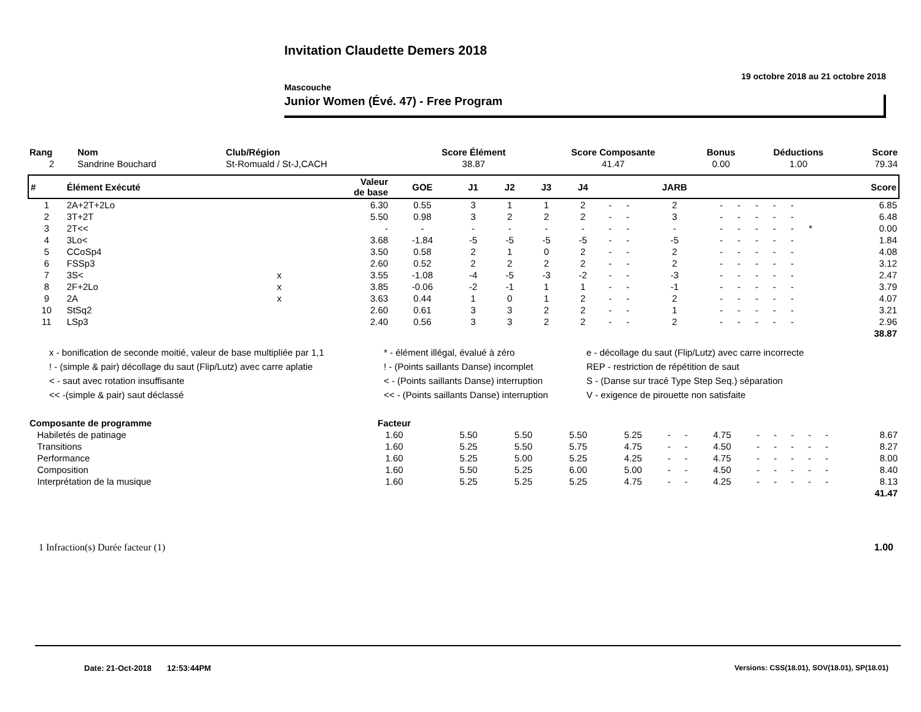Invitation Claudette Demers 2018
19 octobre 2018 au 21 octobre 2018
Mascouche
Junior Women (Évé. 47) - Free Program
| Rang | Nom | Club/Région | Score Élément | Score Composante | Bonus | Déductions | Score |
| --- | --- | --- | --- | --- | --- | --- | --- |
| 2 | Sandrine Bouchard | St-Romuald / St-J,CACH | 38.87 | 41.47 | 0.00 | 1.00 | 79.34 |
| # | Élément Exécuté | | Valeur de base | GOE | J1 | J2 | J3 | J4 | | | JARB | | | | | | | Score |
| --- | --- | --- | --- | --- | --- | --- | --- | --- | --- | --- | --- | --- | --- | --- | --- | --- | --- | --- |
| 1 | 2A+2T+2Lo | | 6.30 | 0.55 | 3 | 1 | 1 | 2 | - | - | 2 | - | - | - | - | - | | 6.85 |
| 2 | 3T+2T | | 5.50 | 0.98 | 3 | 2 | 2 | 2 | - | - | 3 | - | - | - | - | - | | 6.48 |
| 3 | 2T<< | | - | - | - | - | - | - | - | - | - | - | - | - | - | - | * | 0.00 |
| 4 | 3Lo< | | 3.68 | -1.84 | -5 | -5 | -5 | -5 | - | - | -5 | - | - | - | - | - | | 1.84 |
| 5 | CCoSp4 | | 3.50 | 0.58 | 2 | 1 | 0 | 2 | - | - | 2 | - | - | - | - | - | | 4.08 |
| 6 | FSSp3 | | 2.60 | 0.52 | 2 | 2 | 2 | 2 | - | - | 2 | - | - | - | - | - | | 3.12 |
| 7 | 3S< | x | 3.55 | -1.08 | -4 | -5 | -3 | -2 | - | - | -3 | - | - | - | - | - | | 2.47 |
| 8 | 2F+2Lo | x | 3.85 | -0.06 | -2 | -1 | 1 | 1 | - | - | -1 | - | - | - | - | - | | 3.79 |
| 9 | 2A | x | 3.63 | 0.44 | 1 | 0 | 1 | 2 | - | - | 2 | - | - | - | - | - | | 4.07 |
| 10 | StSq2 | | 2.60 | 0.61 | 3 | 3 | 2 | 2 | - | - | 1 | - | - | - | - | - | | 3.21 |
| 11 | LSp3 | | 2.40 | 0.56 | 3 | 3 | 2 | 2 | - | - | 2 | - | - | - | - | - | | 2.96 |
| 38.87 | | | | | | | | | | | | | | | | | | |
x - bonification de seconde moitié, valeur de base multipliée par 1,1
! - (simple & pair) décollage du saut (Flip/Lutz) avec carre aplatie
< - saut avec rotation insuffisante
<< -(simple & pair) saut déclassé
* - élément illégal, évalué à zéro
! - (Points saillants Danse) incomplet
< - (Points saillants Danse) interruption
<< - (Points saillants Danse) interruption
e - décollage du saut (Flip/Lutz) avec carre incorrecte
REP - restriction de répétition de saut
S - (Danse sur tracé Type Step Seq.) séparation
V - exigence de pirouette non satisfaite
| Composante de programme | Facteur | | | | | | | | | | | | | | |
| --- | --- | --- | --- | --- | --- | --- | --- | --- | --- | --- | --- | --- | --- | --- | --- |
| Habiletés de patinage | 1.60 | 5.50 | 5.50 | 5.50 | 5.25 | - | - | 4.75 | - | - | - | - | - | | 8.67 |
| Transitions | 1.60 | 5.25 | 5.50 | 5.75 | 4.75 | - | - | 4.50 | - | - | - | - | - | | 8.27 |
| Performance | 1.60 | 5.25 | 5.00 | 5.25 | 4.25 | - | - | 4.75 | - | - | - | - | - | | 8.00 |
| Composition | 1.60 | 5.50 | 5.25 | 6.00 | 5.00 | - | - | 4.50 | - | - | - | - | - | | 8.40 |
| Interprétation de la musique | 1.60 | 5.25 | 5.25 | 5.25 | 4.75 | - | - | 4.25 | - | - | - | - | - | | 8.13 |
| 41.47 | | | | | | | | | | | | | | | |
1 Infraction(s) Durée facteur (1) 1.00
Date: 21-Oct-2018 12:53:44PM Versions: CSS(18.01), SOV(18.01), SP(18.01)